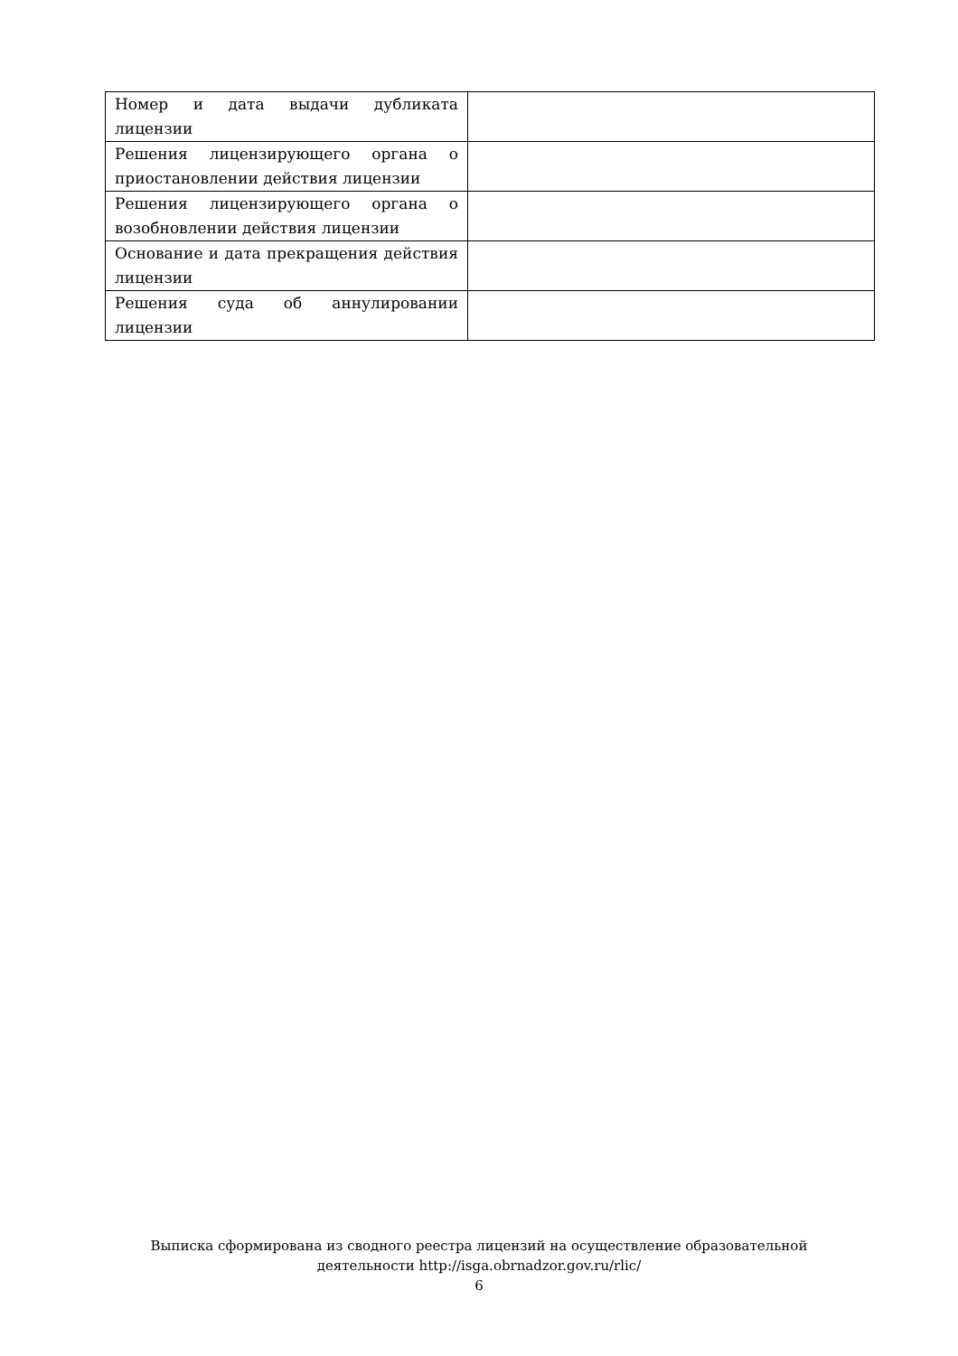| Номер и дата выдачи дубликата лицензии | |
| Решения лицензирующего органа о приостановлении действия лицензии | |
| Решения лицензирующего органа о возобновлении действия лицензии | |
| Основание и дата прекращения действия лицензии | |
| Решения суда об аннулировании лицензии | |
Выписка сформирована из сводного реестра лицензий на осуществление образовательной
деятельности http://isga.obrnadzor.gov.ru/rlic/
6